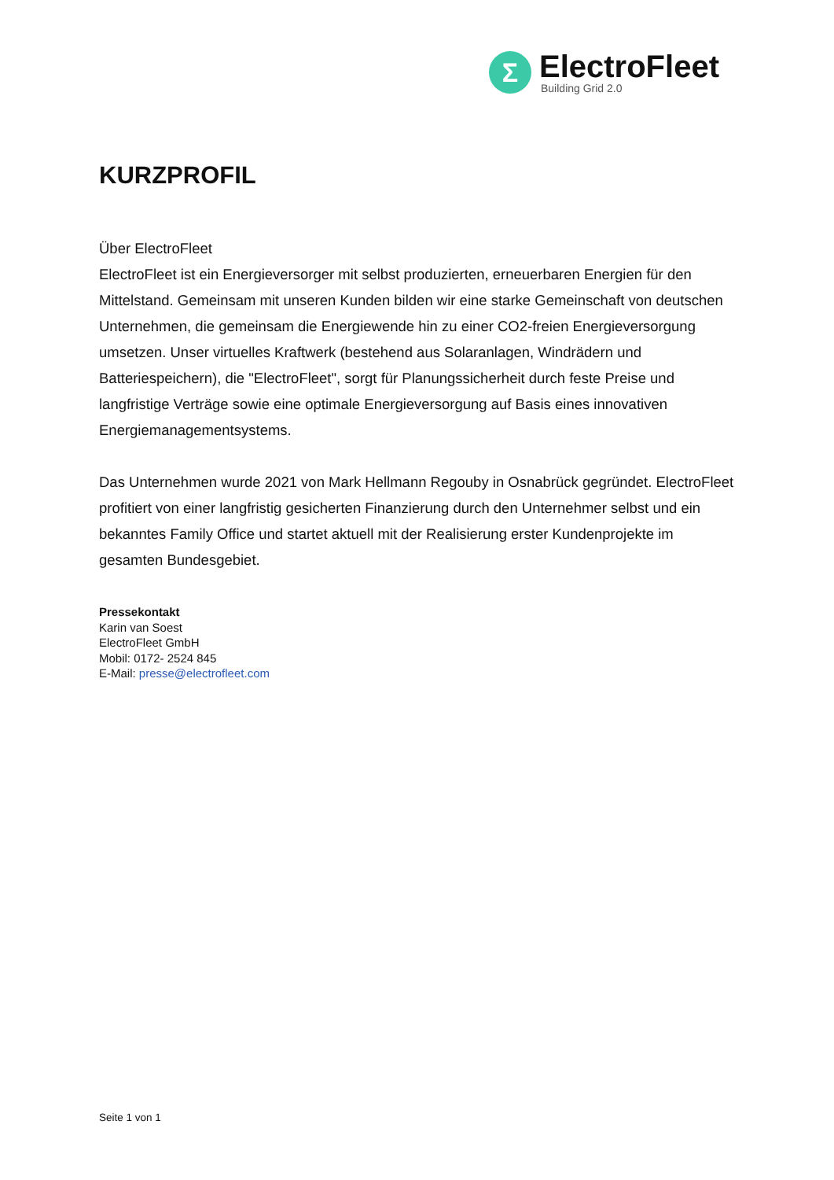Σ
ElectroFleet
Building Grid 2.0
KURZPROFIL
Über ElectroFleet
ElectroFleet ist ein Energieversorger mit selbst produzierten, erneuerbaren Energien für den Mittelstand. Gemeinsam mit unseren Kunden bilden wir eine starke Gemeinschaft von deutschen Unternehmen, die gemeinsam die Energiewende hin zu einer CO2-freien Energieversorgung umsetzen. Unser virtuelles Kraftwerk (bestehend aus Solaranlagen, Windrädern und Batteriespeichern), die "ElectroFleet", sorgt für Planungssicherheit durch feste Preise und langfristige Verträge sowie eine optimale Energieversorgung auf Basis eines innovativen Energiemanagementsystems.
Das Unternehmen wurde 2021 von Mark Hellmann Regouby in Osnabrück gegründet. ElectroFleet profitiert von einer langfristig gesicherten Finanzierung durch den Unternehmer selbst und ein bekanntes Family Office und startet aktuell mit der Realisierung erster Kundenprojekte im gesamten Bundesgebiet.
Pressekontakt
Karin van Soest
ElectroFleet GmbH
Mobil: 0172- 2524 845
E-Mail: presse@electrofleet.com
Seite 1 von 1